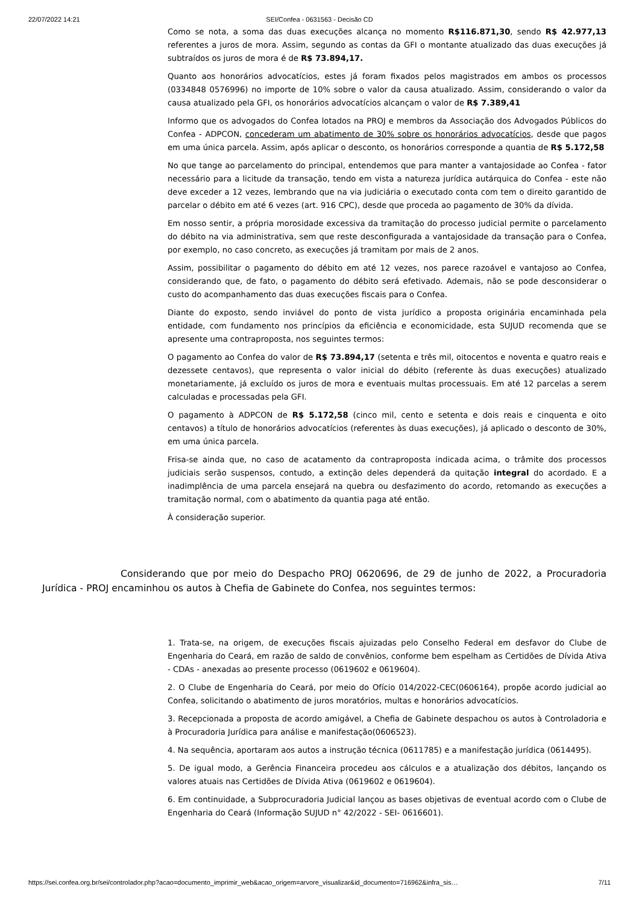22/07/2022 14:21 SEI/Confea - 0631563 - Decisão CD
Como se nota, a soma das duas execuções alcança no momento R$116.871,30, sendo R$ 42.977,13 referentes a juros de mora. Assim, segundo as contas da GFI o montante atualizado das duas execuções já subtraídos os juros de mora é de R$ 73.894,17.
Quanto aos honorários advocatícios, estes já foram fixados pelos magistrados em ambos os processos (0334848 0576996) no importe de 10% sobre o valor da causa atualizado. Assim, considerando o valor da causa atualizado pela GFI, os honorários advocatícios alcançam o valor de R$ 7.389,41
Informo que os advogados do Confea lotados na PROJ e membros da Associação dos Advogados Públicos do Confea - ADPCON, concederam um abatimento de 30% sobre os honorários advocatícios, desde que pagos em uma única parcela. Assim, após aplicar o desconto, os honorários corresponde a quantia de R$ 5.172,58
No que tange ao parcelamento do principal, entendemos que para manter a vantajosidade ao Confea - fator necessário para a licitude da transação, tendo em vista a natureza jurídica autárquica do Confea - este não deve exceder a 12 vezes, lembrando que na via judiciária o executado conta com tem o direito garantido de parcelar o débito em até 6 vezes (art. 916 CPC), desde que proceda ao pagamento de 30% da dívida.
Em nosso sentir, a própria morosidade excessiva da tramitação do processo judicial permite o parcelamento do débito na via administrativa, sem que reste desconfigurada a vantajosidade da transação para o Confea, por exemplo, no caso concreto, as execuções já tramitam por mais de 2 anos.
Assim, possibilitar o pagamento do débito em até 12 vezes, nos parece razoável e vantajoso ao Confea, considerando que, de fato, o pagamento do débito será efetivado. Ademais, não se pode desconsiderar o custo do acompanhamento das duas execuções fiscais para o Confea.
Diante do exposto, sendo inviável do ponto de vista jurídico a proposta originária encaminhada pela entidade, com fundamento nos princípios da eficiência e economicidade, esta SUJUD recomenda que se apresente uma contraproposta, nos seguintes termos:
O pagamento ao Confea do valor de R$ 73.894,17 (setenta e três mil, oitocentos e noventa e quatro reais e dezessete centavos), que representa o valor inicial do débito (referente às duas execuções) atualizado monetariamente, já excluído os juros de mora e eventuais multas processuais. Em até 12 parcelas a serem calculadas e processadas pela GFI.
O pagamento à ADPCON de R$ 5.172,58 (cinco mil, cento e setenta e dois reais e cinquenta e oito centavos) a título de honorários advocatícios (referentes às duas execuções), já aplicado o desconto de 30%, em uma única parcela.
Frisa-se ainda que, no caso de acatamento da contraproposta indicada acima, o trâmite dos processos judiciais serão suspensos, contudo, a extinção deles dependerá da quitação integral do acordado. E a inadimplência de uma parcela ensejará na quebra ou desfazimento do acordo, retomando as execuções a tramitação normal, com o abatimento da quantia paga até então.
À consideração superior.
Considerando que por meio do Despacho PROJ 0620696, de 29 de junho de 2022, a Procuradoria Jurídica - PROJ encaminhou os autos à Chefia de Gabinete do Confea, nos seguintes termos:
1. Trata-se, na origem, de execuções fiscais ajuizadas pelo Conselho Federal em desfavor do Clube de Engenharia do Ceará, em razão de saldo de convênios, conforme bem espelham as Certidões de Dívida Ativa - CDAs - anexadas ao presente processo (0619602 e 0619604).
2. O Clube de Engenharia do Ceará, por meio do Ofício 014/2022-CEC(0606164), propõe acordo judicial ao Confea, solicitando o abatimento de juros moratórios, multas e honorários advocatícios.
3. Recepcionada a proposta de acordo amigável, a Chefia de Gabinete despachou os autos à Controladoria e à Procuradoria Jurídica para análise e manifestação(0606523).
4. Na sequência, aportaram aos autos a instrução técnica (0611785) e a manifestação jurídica (0614495).
5. De igual modo, a Gerência Financeira procedeu aos cálculos e a atualização dos débitos, lançando os valores atuais nas Certidões de Dívida Ativa (0619602 e 0619604).
6. Em continuidade, a Subprocuradoria Judicial lançou as bases objetivas de eventual acordo com o Clube de Engenharia do Ceará (Informação SUJUD n° 42/2022 - SEI- 0616601).
https://sei.confea.org.br/sei/controlador.php?acao=documento_imprimir_web&acao_origem=arvore_visualizar&id_documento=716962&infra_sis… 7/11